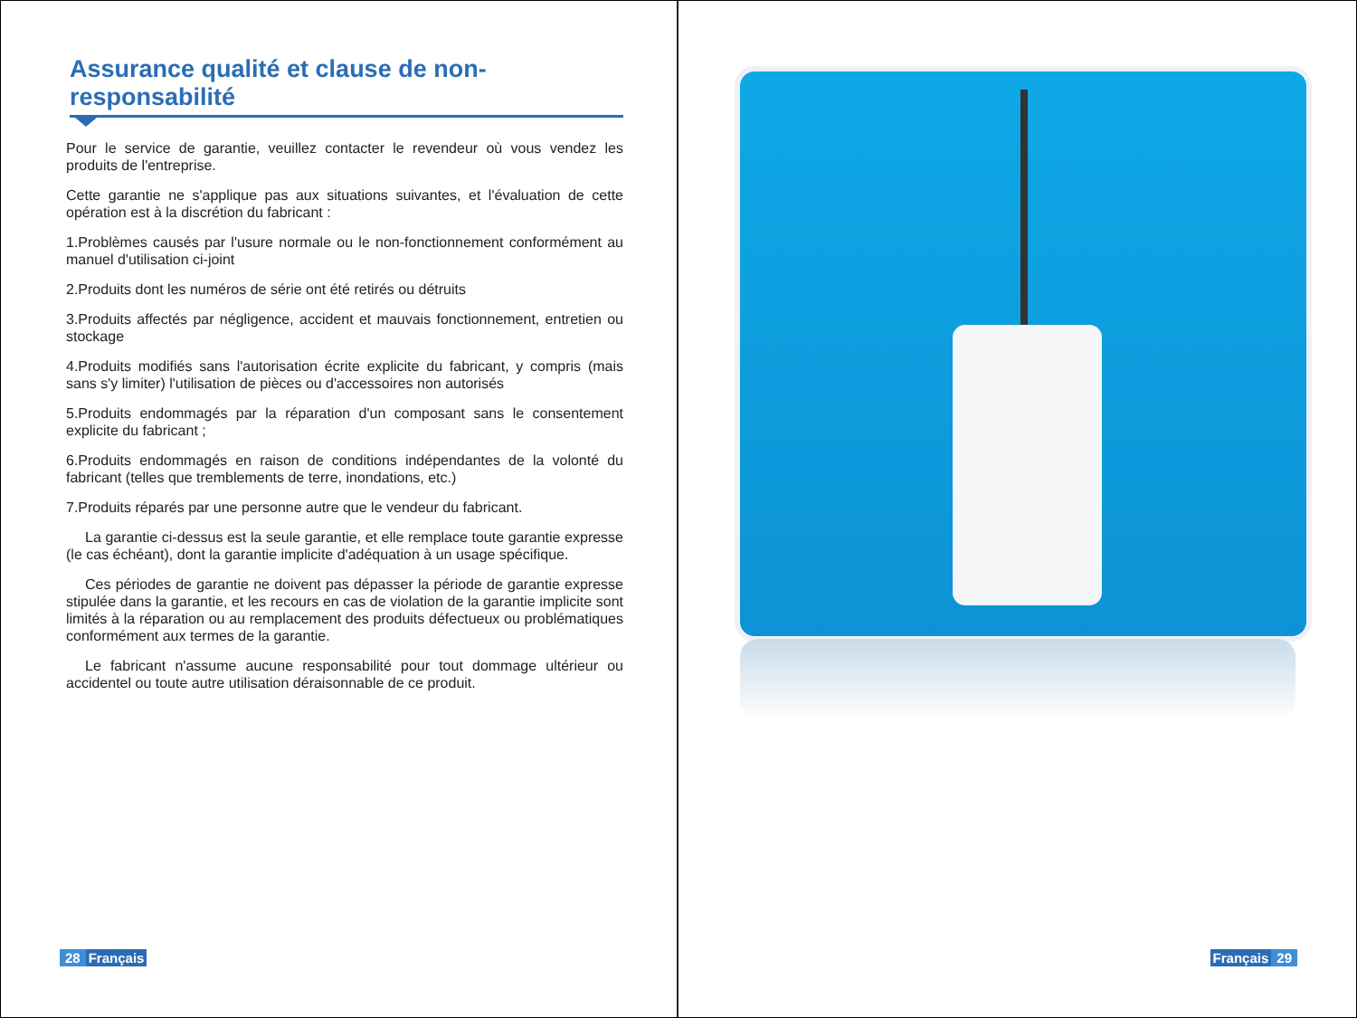Assurance qualité et clause de non-responsabilité
Pour le service de garantie, veuillez contacter le revendeur où vous vendez les produits de l'entreprise.
Cette garantie ne s'applique pas aux situations suivantes, et l'évaluation de cette opération est à la discrétion du fabricant :
1.Problèmes causés par l'usure normale ou le non-fonctionnement conformément au manuel d'utilisation ci-joint
2.Produits dont les numéros de série ont été retirés ou détruits
3.Produits affectés par négligence, accident et mauvais fonctionnement, entretien ou stockage
4.Produits modifiés sans l'autorisation écrite explicite du fabricant, y compris (mais sans s'y limiter) l'utilisation de pièces ou d'accessoires non autorisés
5.Produits endommagés par la réparation d'un composant sans le consentement explicite du fabricant ;
6.Produits endommagés en raison de conditions indépendantes de la volonté du fabricant (telles que tremblements de terre, inondations, etc.)
7.Produits réparés par une personne autre que le vendeur du fabricant.
La garantie ci-dessus est la seule garantie, et elle remplace toute garantie expresse (le cas échéant), dont la garantie implicite d'adéquation à un usage spécifique.
Ces périodes de garantie ne doivent pas dépasser la période de garantie expresse stipulée dans la garantie, et les recours en cas de violation de la garantie implicite sont limités à la réparation ou au remplacement des produits défectueux ou problématiques conformément aux termes de la garantie.
Le fabricant n'assume aucune responsabilité pour tout dommage ultérieur ou accidentel ou toute autre utilisation déraisonnable de ce produit.
28 Français
Français 29